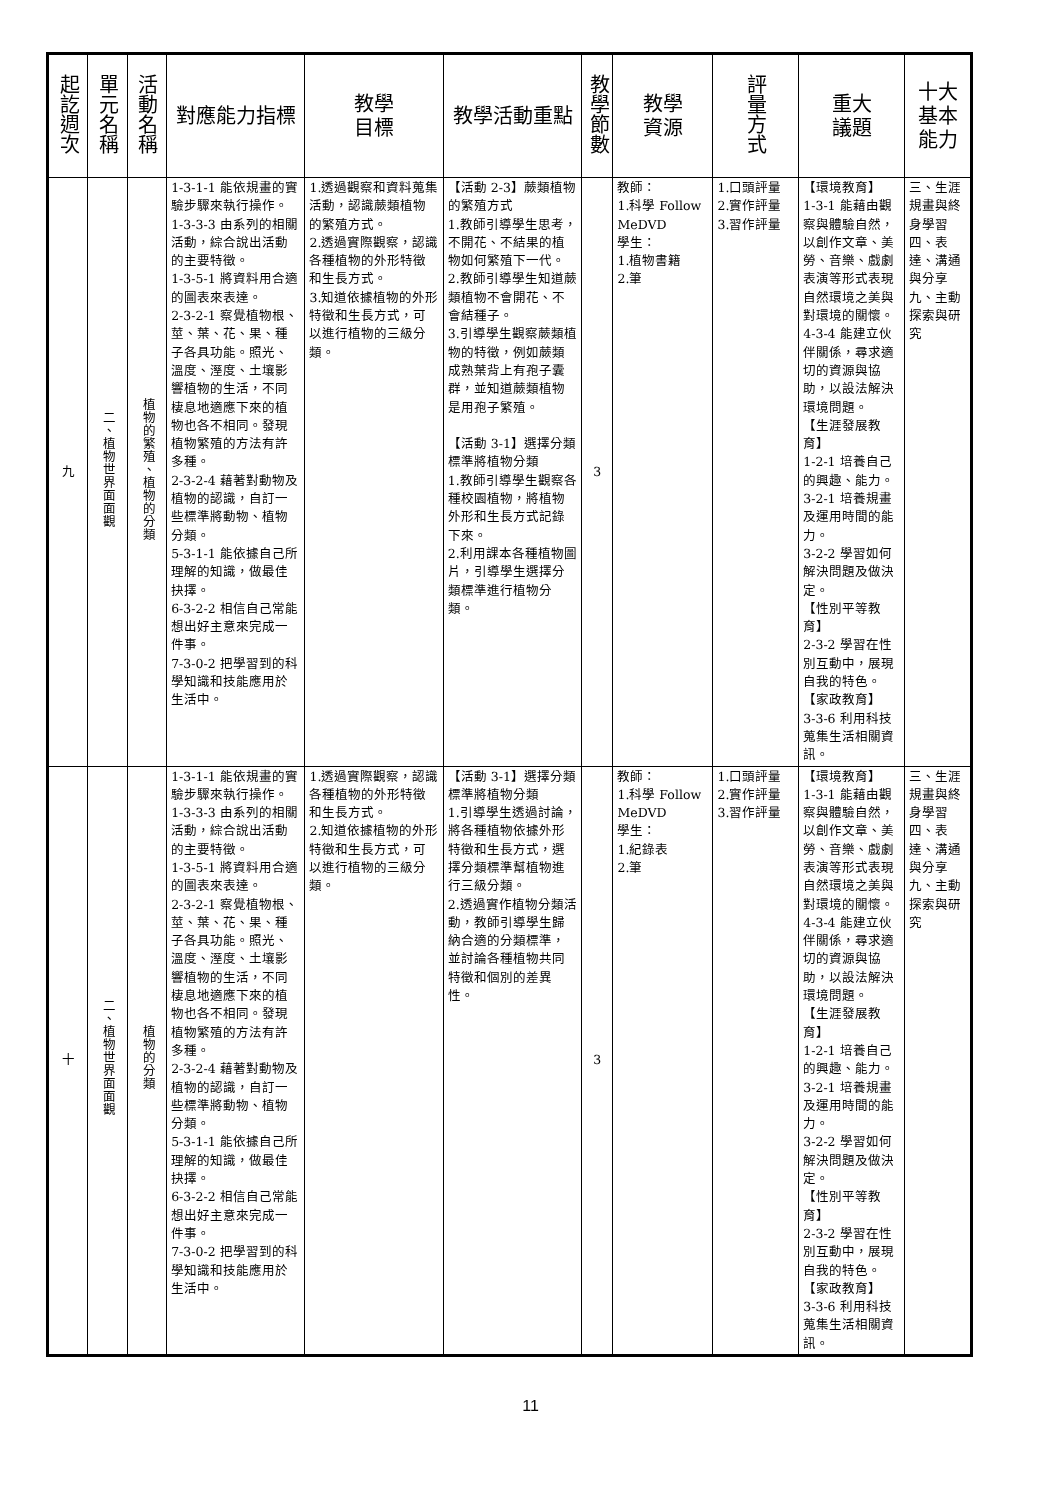| 起訖週次 | 單元名稱 | 活動名稱 | 對應能力指標 | 教學 目標 | 教學活動重點 | 教學節數 | 教學 資源 | 評量方式 | 重大 議題 | 十大基本能力 |
| --- | --- | --- | --- | --- | --- | --- | --- | --- | --- | --- |
| 九 | 二、植物世界面面觀 | 植物的繁殖、植物的分類 | 1-3-1-1 能依規畫的實驗步驟來執行操作。 1-3-3-3 由系列的相關活動，綜合說出活動的主要特徵。 1-3-5-1 將資料用合適的圖表來表達。 2-3-2-1 察覺植物根、莖、葉、花、果、種子各具功能。照光、溫度、溼度、土壤影響植物的生活，不同棲息地適應下來的植物也各不相同。發現植物繁殖的方法有許多種。 2-3-2-4 藉著對動物及植物的認識，自訂一些標準將動物、植物分類。 5-3-1-1 能依據自己所理解的知識，做最佳抉擇。 6-3-2-2 相信自己常能想出好主意來完成一件事。 7-3-0-2 把學習到的科學知識和技能應用於生活中。 | 1.透過觀察和資料蒐集活動，認識蕨類植物的繁殖方式。 2.透過實際觀察，認識各種植物的外形特徵和生長方式。 3.知道依據植物的外形特徵和生長方式，可以進行植物的三級分類。 | 【活動 2-3】蕨類植物的繁殖方式 1.教師引導學生思考，不開花、不結果的植物如何繁殖下一代。 2.教師引導學生知道蕨類植物不會開花、不會結種子。 3.引導學生觀察蕨類植物的特徵，例如蕨類成熟葉背上有孢子囊群，並知道蕨類植物是用孢子繁殖。 【活動 3-1】選擇分類標準將植物分類 1.教師引導學生觀察各種校園植物，將植物外形和生長方式記錄下來。 2.利用課本各種植物圖片，引導學生選擇分類標準進行植物分類。 | 3 | 教師： 1.科學 Follow MeDVD 學生： 1.植物書籍 2.筆 | 1.口頭評量 2.實作評量 3.習作評量 | 【環境教育】 1-3-1 能藉由觀察與體驗自然，以創作文章、美勞、音樂、戲劇表演等形式表現自然環境之美與對環境的關懷。 4-3-4 能建立伙伴關係，尋求適切的資源與協助，以設法解決環境問題。 【生涯發展教育】 1-2-1 培養自己的興趣、能力。 3-2-1 培養規畫及運用時間的能力。 3-2-2 學習如何解決問題及做決定。 【性別平等教育】 2-3-2 學習在性別互動中，展現自我的特色。 【家政教育】 3-3-6 利用科技蒐集生活相關資訊。 | 三、生涯規畫與終身學習 四、表達、溝通與分享 九、主動探索與研究 |
| 十 | 二、植物世界面面觀 | 植物的分類 | 1-3-1-1 能依規畫的實驗步驟來執行操作。 1-3-3-3 由系列的相關活動，綜合說出活動的主要特徵。 1-3-5-1 將資料用合適的圖表來表達。 2-3-2-1 察覺植物根、莖、葉、花、果、種子各具功能。照光、溫度、溼度、土壤影響植物的生活，不同棲息地適應下來的植物也各不相同。發現植物繁殖的方法有許多種。 2-3-2-4 藉著對動物及植物的認識，自訂一些標準將動物、植物分類。 5-3-1-1 能依據自己所理解的知識，做最佳抉擇。 6-3-2-2 相信自己常能想出好主意來完成一件事。 7-3-0-2 把學習到的科學知識和技能應用於生活中。 | 1.透過實際觀察，認識各種植物的外形特徵和生長方式。 2.知道依據植物的外形特徵和生長方式，可以進行植物的三級分類。 | 【活動 3-1】選擇分類標準將植物分類 1.引導學生透過討論，將各種植物依據外形特徵和生長方式，選擇分類標準幫植物進行三級分類。 2.透過實作植物分類活動，教師引導學生歸納合適的分類標準，並討論各種植物共同特徵和個別的差異性。 | 3 | 教師： 1.科學 Follow MeDVD 學生： 1.紀錄表 2.筆 | 1.口頭評量 2.實作評量 3.習作評量 | 【環境教育】 1-3-1 能藉由觀察與體驗自然，以創作文章、美勞、音樂、戲劇表演等形式表現自然環境之美與對環境的關懷。 4-3-4 能建立伙伴關係，尋求適切的資源與協助，以設法解決環境問題。 【生涯發展教育】 1-2-1 培養自己的興趣、能力。 3-2-1 培養規畫及運用時間的能力。 3-2-2 學習如何解決問題及做決定。 【性別平等教育】 2-3-2 學習在性別互動中，展現自我的特色。 【家政教育】 3-3-6 利用科技蒐集生活相關資訊。 | 三、生涯規畫與終身學習 四、表達、溝通與分享 九、主動探索與研究 |
11